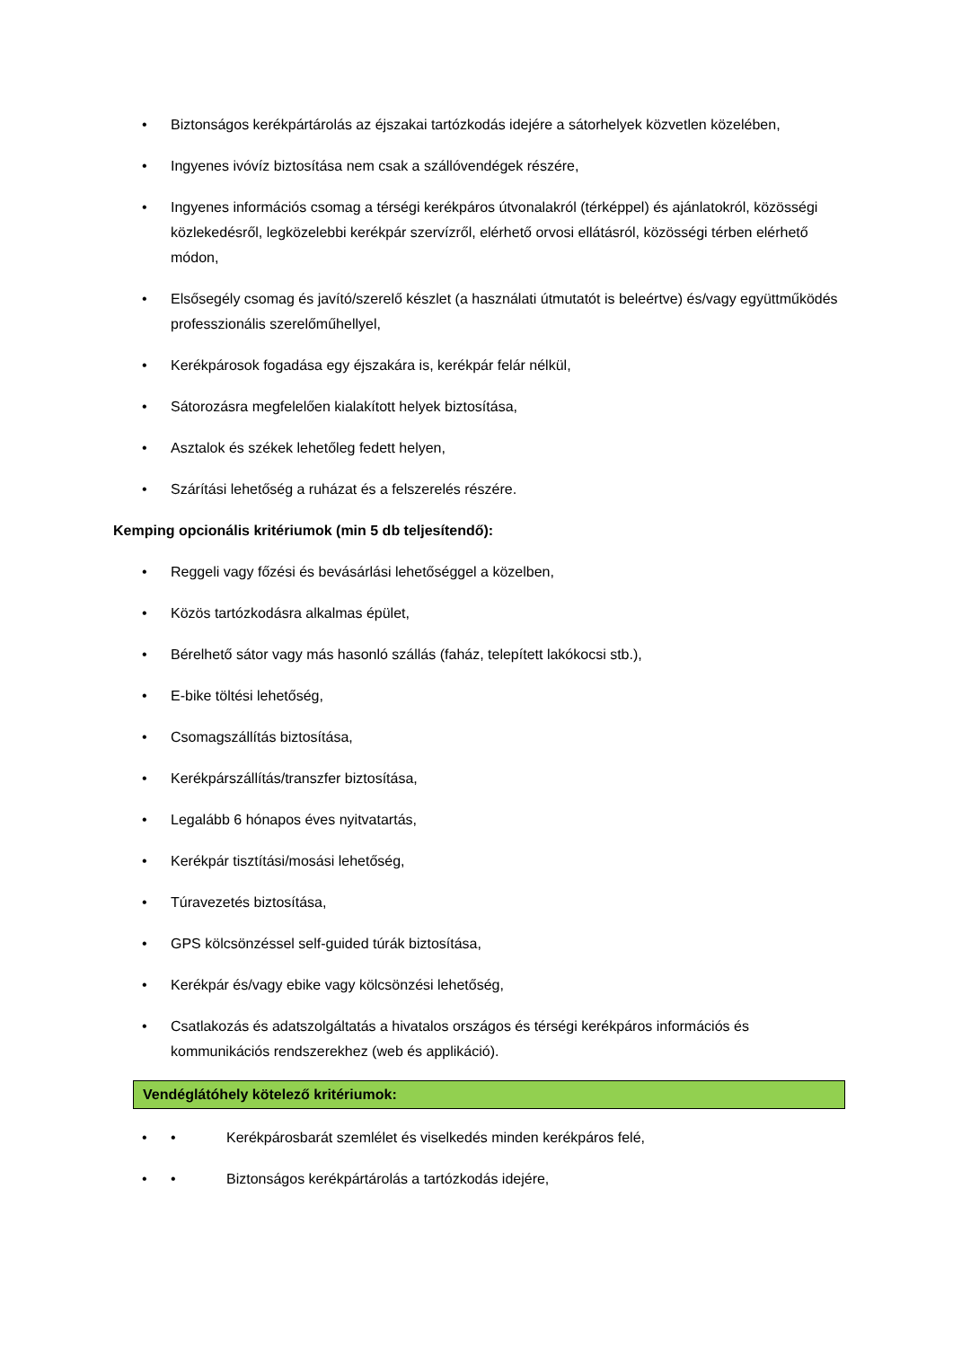• Biztonságos kerékpártárolás az éjszakai tartózkodás idejére a sátorhelyek közvetlen közelében,
• Ingyenes ivóvíz biztosítása nem csak a szállóvendégek részére,
• Ingyenes információs csomag a térségi kerékpáros útvonalakról (térképpel) és ajánlatokról, közösségi közlekedésről, legközelebbi kerékpár szervízről, elérhető orvosi ellátásról, közösségi térben elérhető módon,
• Elsősegély csomag és javító/szerelő készlet (a használati útmutatót is beleértve) és/vagy együttműködés professzionális szerelőműhellyel,
• Kerékpárosok fogadása egy éjszakára is, kerékpár felár nélkül,
• Sátorozásra megfelelően kialakított helyek biztosítása,
• Asztalok és székek lehetőleg fedett helyen,
• Szárítási lehetőség a ruházat és a felszerelés részére.
Kemping opcionális kritériumok (min 5 db teljesítendő):
• Reggeli vagy főzési és bevásárlási lehetőséggel a közelben,
• Közös tartózkodásra alkalmas épület,
• Bérelhető sátor vagy más hasonló szállás (faház, telepített lakókocsi stb.),
• E-bike töltési lehetőség,
• Csomagszállítás biztosítása,
• Kerékpárszállítás/transzfer biztosítása,
• Legalább 6 hónapos éves nyitvatartás,
• Kerékpár tisztítási/mosási lehetőség,
• Túravezetés biztosítása,
• GPS kölcsönzéssel self-guided túrák biztosítása,
• Kerékpár és/vagy ebike vagy kölcsönzési lehetőség,
• Csatlakozás és adatszolgáltatás a hivatalos országos és térségi kerékpáros információs és kommunikációs rendszerekhez (web és applikáció).
Vendéglátóhely kötelező kritériumok:
• • Kerékpárosbarát szemlélet és viselkedés minden kerékpáros felé,
• • Biztonságos kerékpártárolás a tartózkodás idejére,